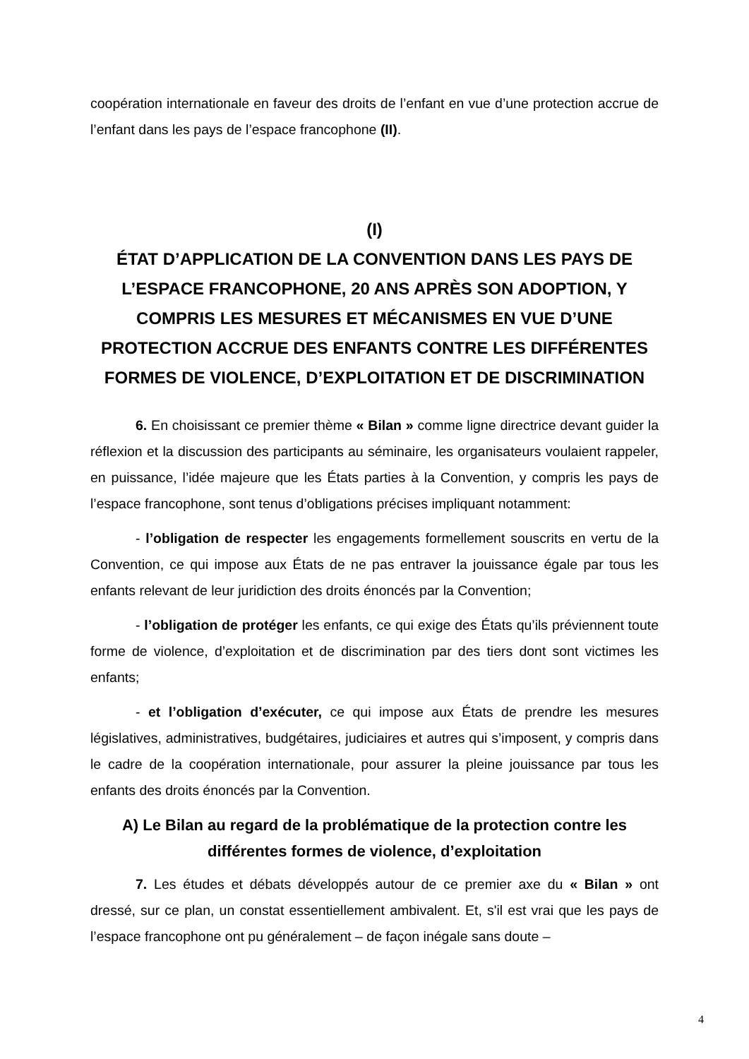coopération internationale en faveur des droits de l’enfant en vue d’une protection accrue de l’enfant dans les pays de l’espace francophone (II).
(I)
ÉTAT D’APPLICATION DE LA CONVENTION DANS LES PAYS DE L’ESPACE FRANCOPHONE, 20 ANS APRÈS SON ADOPTION, Y COMPRIS LES MESURES ET MÉCANISMES EN VUE D’UNE PROTECTION ACCRUE DES ENFANTS CONTRE LES DIFFÉRENTES FORMES DE VIOLENCE, D’EXPLOITATION ET DE DISCRIMINATION
6. En choisissant ce premier thème « Bilan » comme ligne directrice devant guider la réflexion et la discussion des participants au séminaire, les organisateurs voulaient rappeler, en puissance, l’idée majeure que les États parties à la Convention, y compris les pays de l’espace francophone, sont tenus d’obligations précises impliquant notamment:
- l’obligation de respecter les engagements formellement souscrits en vertu de la Convention, ce qui impose aux États de ne pas entraver la jouissance égale par tous les enfants relevant de leur juridiction des droits énoncés par la Convention;
- l’obligation de protéger les enfants, ce qui exige des États qu’ils préviennent toute forme de violence, d’exploitation et de discrimination par des tiers dont sont victimes les enfants;
- et l’obligation d’exécuter, ce qui impose aux États de prendre les mesures législatives, administratives, budgétaires, judiciaires et autres qui s’imposent, y compris dans le cadre de la coopération internationale, pour assurer la pleine jouissance par tous les enfants des droits énoncés par la Convention.
A) Le Bilan au regard de la problématique de la protection contre les différentes formes de violence, d’exploitation
7. Les études et débats développés autour de ce premier axe du « Bilan » ont dressé, sur ce plan, un constat essentiellement ambivalent. Et, s'il est vrai que les pays de l’espace francophone ont pu généralement – de façon inégale sans doute –
4